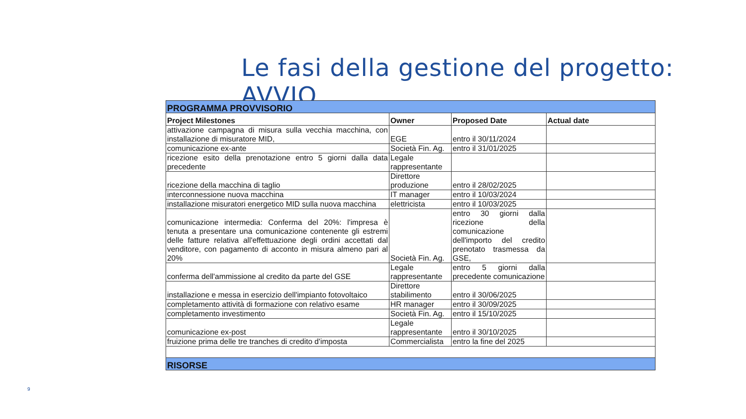Le fasi della gestione del progetto: AVVIO
| PROGRAMMA PROVVISORIO | | | |
| Project Milestones | Owner | Proposed Date | Actual date |
| attivazione campagna di misura sulla vecchia macchina, con installazione di misuratore MID, | EGE | entro il 30/11/2024 | |
| comunicazione ex-ante | Società Fin. Ag. | entro il 31/01/2025 | |
| ricezione esito della prenotazione entro 5 giorni dalla data precedente | Legale rappresentante | | |
| ricezione della macchina di taglio | Direttore produzione | entro il 28/02/2025 | |
| interconnessione nuova macchina | IT manager | entro il 10/03/2024 | |
| installazione misuratori energetico MID sulla nuova macchina | elettricista | entro il 10/03/2025 | |
| comunicazione intermedia: Conferma del 20%: l'impresa è tenuta a presentare una comunicazione contenente gli estremi delle fatture relativa all'effettuazione degli ordini accettati dal venditore, con pagamento di acconto in misura almeno pari al 20% | Società Fin. Ag. | entro 30 giorni dalla ricezione della comunicazione dell'importo del credito prenotato trasmessa da GSE, | |
| conferma dell'ammissione al credito da parte del GSE | Legale rappresentante | entro 5 giorni dalla precedente comunicazione | |
| installazione e messa in esercizio dell'impianto fotovoltaico | Direttore stabilimento | entro il 30/06/2025 | |
| completamento attività di formazione con relativo esame | HR manager | entro il 30/09/2025 | |
| completamento investimento | Società Fin. Ag. | entro il 15/10/2025 | |
| comunicazione ex-post | Legale rappresentante | entro il 30/10/2025 | |
| fruizione prima delle tre tranches di credito d'imposta | Commercialista | entro la fine del 2025 | |
| RISORSE | | | |
9